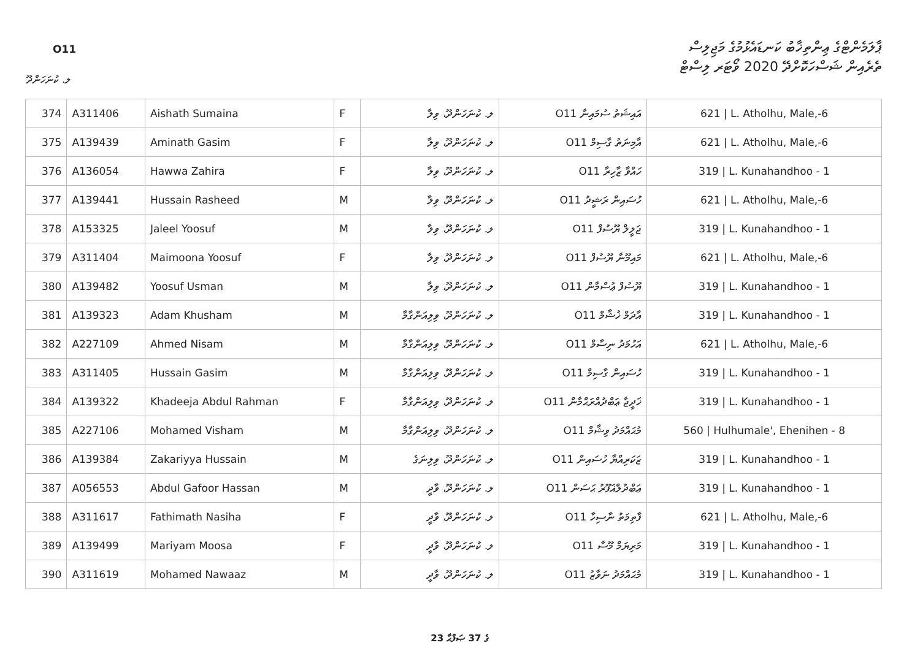O11
ޕާލަމެންޓްގެ ޢިންތިޚާބު ކަނޑައެޅުމުގެ މަޖިލިސް
ތެރެއިން ޝަސްހަކޮށްދޭ 2020 ވޯޓަރ ލިސްޓް
ލ. ކުނަހަންދޫ
| 374 | A311406 | Aishath Sumaina | F | ލ. ކުނަހަންދޫ، ވިލާ | O11 އައިޝަތު ސުމައިނާ | 621 / L. Atholhu, Male,-6 |
| 375 | A139439 | Aminath Gasim | F | ލ. ކުނަހަންދޫ، ވިލާ | O11 އާމިނަތު ގާސިމް | 621 / L. Atholhu, Male,-6 |
| 376 | A136054 | Hawwa Zahira | F | ލ. ކުނަހަންދޫ، ވިލާ | O11 ހައްވާ ޒާހިރާ | 319 / L. Kunahandhoo - 1 |
| 377 | A139441 | Hussain Rasheed | M | ލ. ކުނަހަންދޫ، ވިލާ | O11 ހުސައިން ރަޝީދު | 621 / L. Atholhu, Male,-6 |
| 378 | A153325 | Jaleel Yoosuf | M | ލ. ކުނަހަންދޫ، ވިލާ | O11 ޖަލީލް ޔޫސުފް | 319 / L. Kunahandhoo - 1 |
| 379 | A311404 | Maimoona Yoosuf | F | ލ. ކުނަހަންދޫ، ވިލާ | O11 މައިމޫނާ ޔޫސުފް | 621 / L. Atholhu, Male,-6 |
| 380 | A139482 | Yoosuf Usman | M | ލ. ކުނަހަންދޫ، ވިލާ | O11 ޔޫސުފް ޢުސްމާން | 319 / L. Kunahandhoo - 1 |
| 381 | A139323 | Adam Khusham | M | ލ. ކުނަހަންދޫ، ވިލިއަންގާމާ | O11 އާދަމް ޚުޝާމް | 319 / L. Kunahandhoo - 1 |
| 382 | A227109 | Ahmed Nisam | M | ލ. ކުނަހަންދޫ، ވިލިއަންގާމާ | O11 އަހުމަދު ނިސާމް | 621 / L. Atholhu, Male,-6 |
| 383 | A311405 | Hussain Gasim | M | ލ. ކުނަހަންދޫ، ވިލިއަންގާމާ | O11 ހުސައިން ގާސިމް | 319 / L. Kunahandhoo - 1 |
| 384 | A139322 | Khadeeja Abdul Rahman | F | ލ. ކުނަހަންދޫ، ވިލިއަންގާމާ | O11 ޚަދީޖާ ޢަބްދުއްރަޙްމާން | 319 / L. Kunahandhoo - 1 |
| 385 | A227106 | Mohamed Visham | M | ލ. ކުނަހަންދޫ، ވިލިއަންގާމާ | O11 މުޙައްމަދު ވިޝާމް | 560 / Hulhumale', Ehenihen - 8 |
| 386 | A139384 | Zakariyya Hussain | M | ލ. ކުނަހަންދޫ، ވިލިނަގެ | O11 ޒަކަރިއްޔާ ހުސައިން | 319 / L. Kunahandhoo - 1 |
| 387 | A056553 | Abdul Gafoor Hassan | M | ލ. ކުނަހަންދޫ، ވާދީ | O11 ޢަބްދުލްޣަފޫރު ޙަސަން | 319 / L. Kunahandhoo - 1 |
| 388 | A311617 | Fathimath Nasiha | F | ލ. ކުނަހަންދޫ، ވާދީ | O11 ފާތިމަތު ނާސިހާ | 621 / L. Atholhu, Male,-6 |
| 389 | A139499 | Mariyam Moosa | F | ލ. ކުނަހަންދޫ، ވާދީ | O11 މަރިޔަމް މޫސާ | 319 / L. Kunahandhoo - 1 |
| 390 | A311619 | Mohamed Nawaaz | M | ލ. ކުނަހަންދޫ، ވާދީ | O11 މުޙައްމަދު ނަވާޒު | 319 / L. Kunahandhoo - 1 |
23 ގެ 37 ޞަފްޙާ